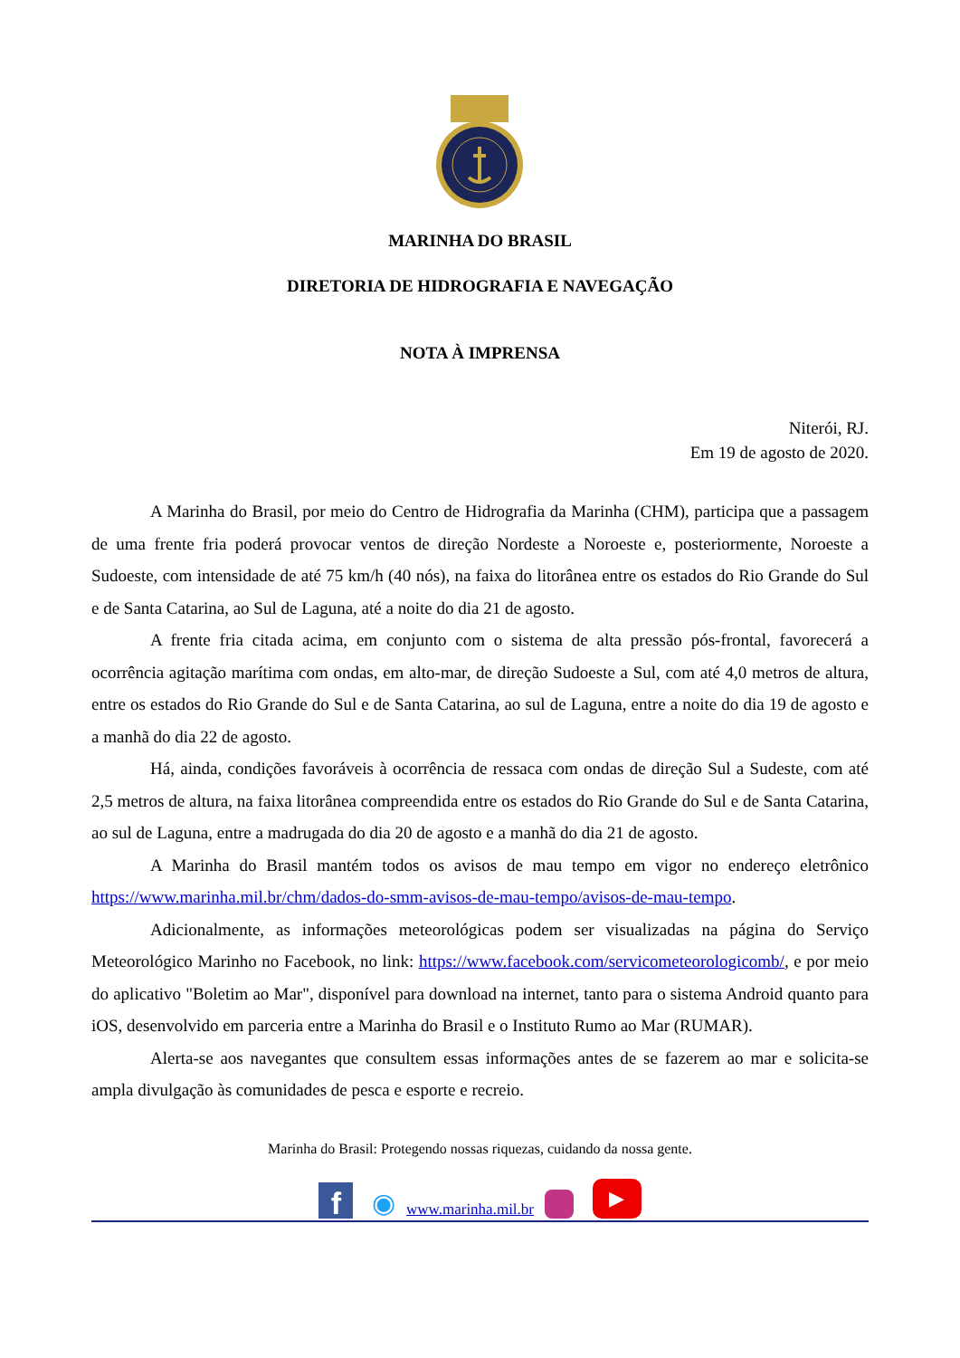MARINHA DO BRASIL
DIRETORIA DE HIDROGRAFIA E NAVEGAÇÃO
NOTA À IMPRENSA
Niterói, RJ.
Em 19 de agosto de 2020.
A Marinha do Brasil, por meio do Centro de Hidrografia da Marinha (CHM), participa que a passagem de uma frente fria poderá provocar ventos de direção Nordeste a Noroeste e, posteriormente, Noroeste a Sudoeste, com intensidade de até 75 km/h (40 nós), na faixa do litorânea entre os estados do Rio Grande do Sul e de Santa Catarina, ao Sul de Laguna, até a noite do dia 21 de agosto.
A frente fria citada acima, em conjunto com o sistema de alta pressão pós-frontal, favorecerá a ocorrência agitação marítima com ondas, em alto-mar, de direção Sudoeste a Sul, com até 4,0 metros de altura, entre os estados do Rio Grande do Sul e de Santa Catarina, ao sul de Laguna, entre a noite do dia 19 de agosto e a manhã do dia 22 de agosto.
Há, ainda, condições favoráveis à ocorrência de ressaca com ondas de direção Sul a Sudeste, com até 2,5 metros de altura, na faixa litorânea compreendida entre os estados do Rio Grande do Sul e de Santa Catarina, ao sul de Laguna, entre a madrugada do dia 20 de agosto e a manhã do dia 21 de agosto.
A Marinha do Brasil mantém todos os avisos de mau tempo em vigor no endereço eletrônico https://www.marinha.mil.br/chm/dados-do-smm-avisos-de-mau-tempo/avisos-de-mau-tempo.
Adicionalmente, as informações meteorológicas podem ser visualizadas na página do Serviço Meteorológico Marinho no Facebook, no link: https://www.facebook.com/servicometeorologicomb/, e por meio do aplicativo "Boletim ao Mar", disponível para download na internet, tanto para o sistema Android quanto para iOS, desenvolvido em parceria entre a Marinha do Brasil e o Instituto Rumo ao Mar (RUMAR).
Alerta-se aos navegantes que consultem essas informações antes de se fazerem ao mar e solicita-se ampla divulgação às comunidades de pesca e esporte e recreio.
Marinha do Brasil: Protegendo nossas riquezas, cuidando da nossa gente.
f ◉ www.marinha.mil.br ▶